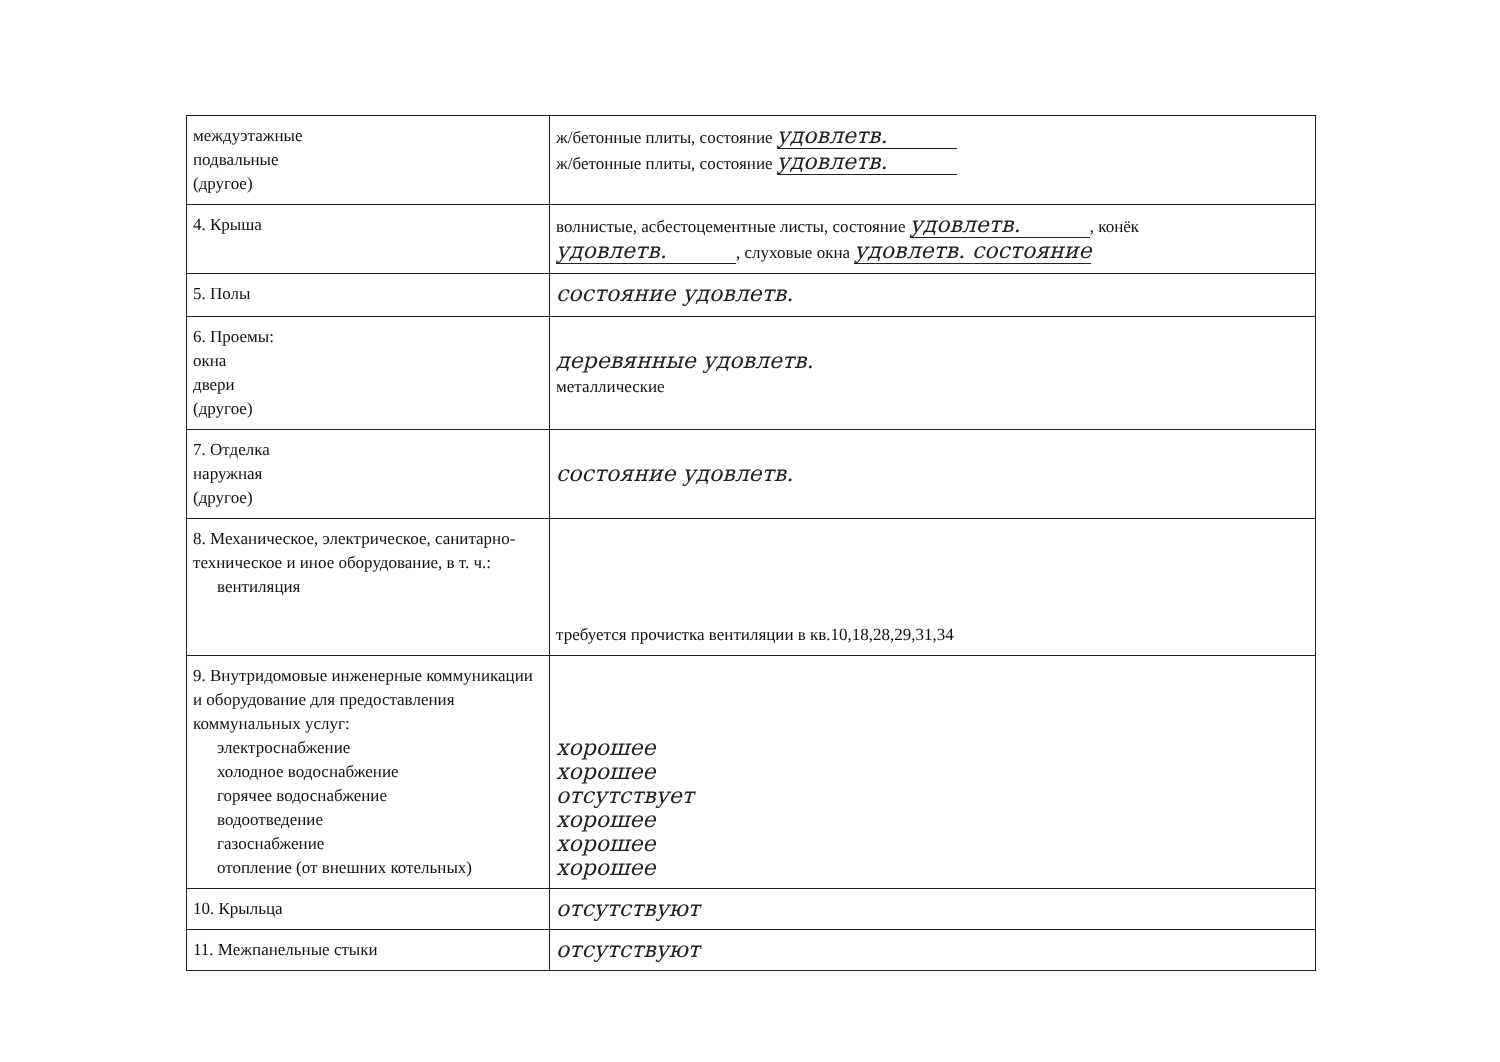| междуэтажные подвальные (другое) | ж/бетонные плиты, состояние удовлетв. ж/бетонные плиты, состояние удовлетв. |
| 4. Крыша | волнистые, асбестоцементные листы, состояние удовлетв. , конёк удовлетв. , слуховые окна удовлетв. состояние |
| 5. Полы | состояние удовлетв. |
| 6. Проемы: окна двери (другое) | деревянные удовлетв. металлические |
| 7. Отделка наружная (другое) | состояние удовлетв. |
| 8. Механическое, электрическое, санитарно-техническое и иное оборудование, в т. ч.: вентиляция | требуется прочистка вентиляции в кв.10,18,28,29,31,34 |
| 9. Внутридомовые инженерные коммуникации и оборудование для предоставления коммунальных услуг: электроснабжение холодное водоснабжение горячее водоснабжение водоотведение газоснабжение отопление (от внешних котельных) | хорошее хорошее отсутствует хорошее хорошее хорошее |
| 10. Крыльца | отсутствуют |
| 11. Межпанельные стыки | отсутствуют |